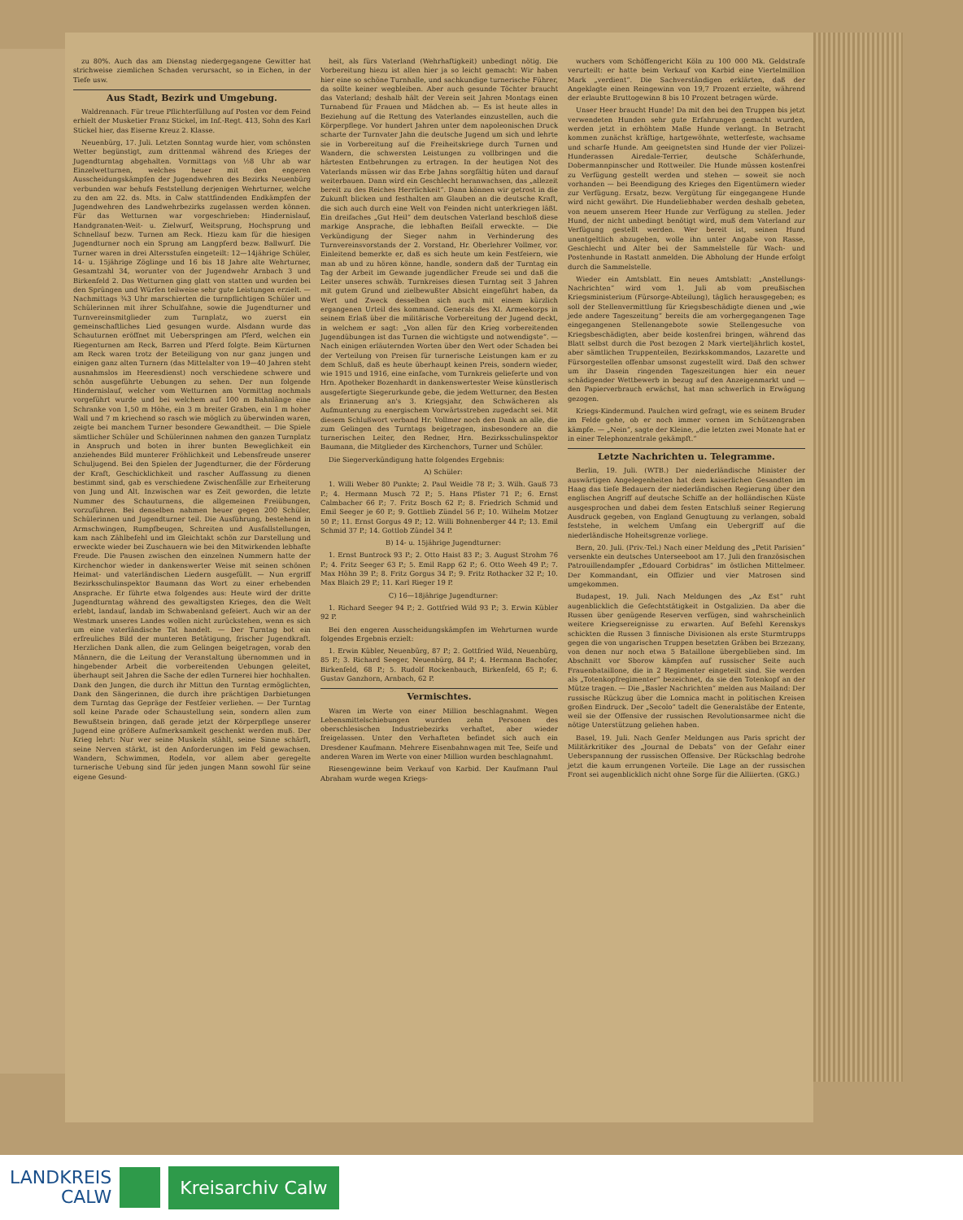zu 80%. Auch das am Dienstag niedergegangene Gewitter hat strichweise ziemlichen Schaden verursacht, so in Eichen, in der Tiefe usw.
Aus Stadt, Bezirk und Umgebung.
Waldrennach. Für treue Pflichterfüllung auf Posten vor dem Feind erhielt der Musketier Franz Stickel, im Inf.-Regt. 413, Sohn des Karl Stickel hier, das Eiserne Kreuz 2. Klasse.
Neuenbürg, 17. Juli. Letzten Sonntag wurde hier, vom schönsten Wetter begünstigt, zum drittenmal während des Krieges der Jugendturntag abgehalten. Vormittags von ½8 Uhr ab war Einzelwetturnen, welches heuer mit den engeren Ausscheidungskämpfen der Jugendwehren des Bezirks Neuenbürg verbunden war behufs Feststellung derjenigen Wehrturner, welche zu den am 22. ds. Mts. in Calw stattfindenden Endkämpfen der Jugendwehren des Landwehrbezirks zugelassen werden können. Für das Wetturnen war vorgeschrieben: Hindernislauf, Handgranaten-Weit- u. Zielwurf, Weitsprung, Hochsprung und Schnellauf bezw. Turnen am Reck. Hiezu kam für die hiesigen Jugendturner noch ein Sprung am Langpferd bezw. Ballwurf. Die Turner waren in drei Altersstufen eingeteilt: 12—14jährige Schüler, 14- u. 15jährige Zöglinge und 16 bis 18 Jahre alte Wehrturner, Gesamtzahl 34, worunter von der Jugendwehr Arnbach 3 und Birkenfeld 2. Das Wetturnen ging glatt von statten und wurden bei den Sprüngen und Würfen teilweise sehr gute Leistungen erzielt. — Nachmittags ¾3 Uhr marschierten die turnpflichtigen Schüler und Schülerinnen mit ihrer Schulfahne, sowie die Jugendturner und Turnvereinsmitglieder zum Turnplatz, wo zuerst ein gemeinschaftliches Lied gesungen wurde. Alsdann wurde das Schauturnen eröffnet mit Ueberspringen am Pferd, welchen ein Riegenturnen am Reck, Barren und Pferd folgte. Beim Kürturnen am Reck waren trotz der Beteiligung von nur ganz jungen und einigen ganz alten Turnern (das Mittelalter von 19—40 Jahren steht ausnahmslos im Heeresdienst) noch verschiedene schwere und schön ausgeführte Uebungen zu sehen. Der nun folgende Hindernislauf, welcher vom Wetturnen am Vormittag nochmals vorgeführt wurde und bei welchem auf 100 m Bahnlänge eine Schranke von 1,50 m Höhe, ein 3 m breiter Graben, ein 1 m hoher Wall und 7 m kriechend so rasch wie möglich zu überwinden waren, zeigte bei manchem Turner besondere Gewandtheit. — Die Spiele sämtlicher Schüler und Schülerinnen nahmen den ganzen Turnplatz in Anspruch und boten in ihrer bunten Beweglichkeit ein anziehendes Bild munterer Fröhlichkeit und Lebensfreude unserer Schuljugend. Bei den Spielen der Jugendturner, die der Förderung der Kraft, Geschicklichkeit und rascher Auffassung zu dienen bestimmt sind, gab es verschiedene Zwischenfälle zur Erheiterung von Jung und Alt. Inzwischen war es Zeit geworden, die letzte Nummer des Schauturnens, die allgemeinen Freiübungen, vorzuführen. Bei denselben nahmen heuer gegen 200 Schüler, Schülerinnen und Jugendturner teil. Die Ausführung, bestehend in Armschwingen, Rumpfbeugen, Schreiten und Ausfallstellungen, kam nach Zählbefehl und im Gleichtakt schön zur Darstellung und erweckte wieder bei Zuschauern wie bei den Mitwirkenden lebhafte Freude. Die Pausen zwischen den einzelnen Nummern hatte der Kirchenchor wieder in dankenswerter Weise mit seinen schönen Heimat- und vaterländischen Liedern ausgefüllt. — Nun ergriff Bezirksschulinspektor Baumann das Wort zu einer erhebenden Ansprache. Er führte etwa folgendes aus: Heute wird der dritte Jugendturntag während des gewaltigsten Krieges, den die Welt erlebt, landauf, landab im Schwabenland gefeiert. Auch wir an der Westmark unseres Landes wollen nicht zurückstehen, wenn es sich um eine vaterländische Tat handelt. — Der Turntag bot ein erfreuliches Bild der munteren Betätigung, frischer Jugendkraft. Herzlichen Dank allen, die zum Gelingen beigetragen, vorab den Männern, die die Leitung der Veranstaltung übernommen und in hingebender Arbeit die vorbereitenden Uebungen geleitet, überhaupt seit Jahren die Sache der edlen Turnerei hier hochhalten. Dank den Jungen, die durch ihr Mittun den Turntag ermöglichten, Dank den Sängerinnen, die durch ihre prächtigen Darbietungen dem Turntag das Gepräge der Festfeier verliehen. — Der Turntag soll keine Parade oder Schaustellung sein, sondern allen zum Bewußtsein bringen, daß gerade jetzt der Körperpflege unserer Jugend eine größere Aufmerksamkeit geschenkt werden muß. Der Krieg lehrt: Nur wer seine Muskeln stählt, seine Sinne schärft, seine Nerven stärkt, ist den Anforderungen im Feld gewachsen. Wandern, Schwimmen, Rodeln, vor allem aber geregelte turnerische Uebung sind für jeden jungen Mann sowohl für seine eigene Gesund-
heit, als fürs Vaterland (Wehrhaftigkeit) unbedingt nötig. Die Vorbereitung hiezu ist allen hier ja so leicht gemacht: Wir haben hier eine so schöne Turnhalle, und sachkundige turnerische Führer, da sollte keiner wegbleiben. Aber auch gesunde Töchter braucht das Vaterland; deshalb hält der Verein seit Jahren Montags einen Turnabend für Frauen und Mädchen ab. — Es ist heute alles in Beziehung auf die Rettung des Vaterlandes einzustellen, auch die Körperpflege. Vor hundert Jahren unter dem napoleonischen Druck scharte der Turnvater Jahn die deutsche Jugend um sich und lehrte sie in Vorbereitung auf die Freiheitskriege durch Turnen und Wandern, die schwersten Leistungen zu vollbringen und die härtesten Entbehrungen zu ertragen. In der heutigen Not des Vaterlands müssen wir das Erbe Jahns sorgfältig hüten und darauf weiterbauen. Dann wird ein Geschlecht heranwachsen, das „allezeit bereit zu des Reiches Herrlichkeit“. Dann können wir getrost in die Zukunft blicken und festhalten am Glauben an die deutsche Kraft, die sich auch durch eine Welt von Feinden nicht unterkriegen läßt. Ein dreifaches „Gut Heil“ dem deutschen Vaterland beschloß diese markige Ansprache, die lebhaften Beifall erweckte. — Die Verkündigung der Sieger nahm in Verhinderung des Turnvereinsvorstands der 2. Vorstand, Hr. Oberlehrer Vollmer, vor. Einleitend bemerkte er, daß es sich heute um kein Festfeiern, wie man ab und zu hören könne, handle, sondern daß der Turntag ein Tag der Arbeit im Gewande jugendlicher Freude sei und daß die Leiter unseres schwäb. Turnkreises diesen Turntag seit 3 Jahren mit gutem Grund und zielbewußter Absicht eingeführt haben, da Wert und Zweck desselben sich auch mit einem kürzlich ergangenen Urteil des kommand. Generals des XI. Armeekorps in seinem Erlaß über die militärische Vorbereitung der Jugend deckt, in welchem er sagt: „Von allen für den Krieg vorbereitenden Jugendübungen ist das Turnen die wichtigste und notwendigste“. — Nach einigen erläuternden Worten über den Wert oder Schaden bei der Verteilung von Preisen für turnerische Leistungen kam er zu dem Schluß, daß es heute überhaupt keinen Preis, sondern wieder, wie 1915 und 1916, eine einfache, vom Turnkreis gelieferte und von Hrn. Apotheker Bozenhardt in dankenswertester Weise künstlerisch ausgefertigte Siegerurkunde gebe, die jedem Wetturner, den Besten als Erinnerung an's 3. Kriegsjahr, den Schwächeren als Aufmunterung zu energischem Vorwärtsstreben zugedacht sei. Mit diesem Schlußwort verband Hr. Vollmer noch den Dank an alle, die zum Gelingen des Turntags beigetragen, insbesondere an die turnerischen Leiter, den Redner, Hrn. Bezirksschulinspektor Baumann, die Mitglieder des Kirchenchors, Turner und Schüler.
Die Siegerverkündigung hatte folgendes Ergebnis:
A) Schüler:
1. Willi Weber 80 Punkte; 2. Paul Weidle 78 P.; 3. Wilh. Gauß 73 P.; 4. Hermann Musch 72 P.; 5. Hans Pfister 71 P.; 6. Ernst Calmbacher 66 P.; 7. Fritz Bosch 62 P.; 8. Friedrich Schmid und Emil Seeger je 60 P.; 9. Gottlieb Zündel 56 P.; 10. Wilhelm Motzer 50 P.; 11. Ernst Gorgus 49 P.; 12. Willi Bohnenberger 44 P.; 13. Emil Schmid 37 P.; 14. Gottlob Zündel 34 P.
B) 14- u. 15jährige Jugendturner:
1. Ernst Buntrock 93 P.; 2. Otto Haist 83 P.; 3. August Strohm 76 P.; 4. Fritz Seeger 63 P.; 5. Emil Rapp 62 P.; 6. Otto Weeh 49 P.; 7. Max Höhn 39 P.; 8. Fritz Gorgus 34 P.; 9. Fritz Rothacker 32 P.; 10. Max Blaich 29 P.; 11. Karl Rieger 19 P.
C) 16—18jährige Jugendturner:
1. Richard Seeger 94 P.; 2. Gottfried Wild 93 P.; 3. Erwin Kübler 92 P.
Bei den engeren Ausscheidungskämpfen im Wehrturnen wurde folgendes Ergebnis erzielt:
1. Erwin Kübler, Neuenbürg, 87 P.; 2. Gottfried Wild, Neuenbürg, 85 P.; 3. Richard Seeger, Neuenbürg, 84 P.; 4. Hermann Bachofer, Birkenfeld, 68 P.; 5. Rudolf Rockenbauch, Birkenfeld, 65 P.; 6. Gustav Ganzhorn, Arnbach, 62 P.
Vermischtes.
Waren im Werte von einer Million beschlagnahmt. Wegen Lebensmittelschiebungen wurden zehn Personen des oberschlesischen Industriebezirks verhaftet, aber wieder freigelassen. Unter den Verhafteten befindet sich auch ein Dresdener Kaufmann. Mehrere Eisenbahnwagen mit Tee, Seife und anderen Waren im Werte von einer Million wurden beschlagnahmt.
Riesengewinne beim Verkauf von Karbid. Der Kaufmann Paul Abraham wurde wegen Kriegs-
wuchers vom Schöffengericht Köln zu 100 000 Mk. Geldstrafe verurteilt: er hatte beim Verkauf von Karbid eine Viertelmillion Mark „verdient“. Die Sachverständigen erklärten, daß der Angeklagte einen Reingewinn von 19,7 Prozent erzielte, während der erlaubte Bruttogewinn 8 bis 10 Prozent betragen würde.
Unser Heer braucht Hunde! Da mit den bei den Truppen bis jetzt verwendeten Hunden sehr gute Erfahrungen gemacht wurden, werden jetzt in erhöhtem Maße Hunde verlangt. In Betracht kommen zunächst kräftige, hartgewöhnte, wetterfeste, wachsame und scharfe Hunde. Am geeignetsten sind Hunde der vier Polizei-Hunderassen Airedale-Terrier, deutsche Schäferhunde, Dobermannpinscher und Rottweiler. Die Hunde müssen kostenfrei zu Verfügung gestellt werden und stehen — soweit sie noch vorhanden — bei Beendigung des Krieges den Eigentümern wieder zur Verfügung. Ersatz, bezw. Vergütung für eingegangene Hunde wird nicht gewährt. Die Hundeliebhaber werden deshalb gebeten, von neuem unserem Heer Hunde zur Verfügung zu stellen. Jeder Hund, der nicht unbedingt benötigt wird, muß dem Vaterland zur Verfügung gestellt werden. Wer bereit ist, seinen Hund unentgeltlich abzugeben, wolle ihn unter Angabe von Rasse, Geschlecht und Alter bei der Sammelstelle für Wach- und Postenhunde in Rastatt anmelden. Die Abholung der Hunde erfolgt durch die Sammelstelle.
Wieder ein Amtsblatt. Ein neues Amtsblatt: „Anstellungs-Nachrichten“ wird vom 1. Juli ab vom preußischen Kriegsministerium (Fürsorge-Abteilung), täglich herausgegeben; es soll der Stellenvermittlung für Kriegsbeschädigte dienen und „wie jede andere Tageszeitung“ bereits die am vorhergegangenen Tage eingegangenen Stellenangebote sowie Stellengesuche von Kriegsbeschädigten, aber beide kostenfrei bringen, während das Blatt selbst durch die Post bezogen 2 Mark vierteljährlich kostet, aber sämtlichen Truppenteilen, Bezirkskommandos, Lazarette und Fürsorgestellen offenbar umsonst zugestellt wird. Daß den schwer um ihr Dasein ringenden Tageszeitungen hier ein neuer schädigender Wettbewerb in bezug auf den Anzeigenmarkt und — den Papierverbrauch erwächst, hat man schwerlich in Erwägung gezogen.
Kriegs-Kindermund. Paulchen wird gefragt, wie es seinem Bruder im Felde gehe, ob er noch immer vornen im Schützengraben kämpfe. — „Nein“, sagte der Kleine, „die letzten zwei Monate hat er in einer Telephonzentrale gekämpft.“
Letzte Nachrichten u. Telegramme.
Berlin, 19. Juli. (WTB.) Der niederländische Minister der auswärtigen Angelegenheiten hat dem kaiserlichen Gesandten im Haag das tiefe Bedauern der niederländischen Regierung über den englischen Angriff auf deutsche Schiffe an der holländischen Küste ausgesprochen und dabei dem festen Entschluß seiner Regierung Ausdruck gegeben, von England Genugtuung zu verlangen, sobald feststehe, in welchem Umfang ein Uebergriff auf die niederländische Hoheitsgrenze vorliege.
Bern, 20. Juli. (Priv.-Tel.) Nach einer Meldung des „Petit Parisien“ versenkte ein deutsches Unterseeboot am 17. Juli den französischen Patrouillendampfer „Edouard Corbidras“ im östlichen Mittelmeer. Der Kommandant, ein Offizier und vier Matrosen sind umgekommen.
Budapest, 19. Juli. Nach Meldungen des „Az Est“ ruht augenblicklich die Gefechtstätigkeit in Ostgalizien. Da aber die Russen über genügende Reserven verfügen, sind wahrscheinlich weitere Kriegsereignisse zu erwarten. Auf Befehl Kerenskys schickten die Russen 3 finnische Divisionen als erste Sturmtrupps gegen die von ungarischen Truppen besetzten Gräben bei Brzezany, von denen nur noch etwa 5 Bataillone übergeblieben sind. Im Abschnitt vor Sborow kämpfen auf russischer Seite auch Frauenbataillone, die in 2 Regimenter eingeteilt sind. Sie werden als „Totenkopfregimenter“ bezeichnet, da sie den Totenkopf an der Mütze tragen. — Die „Basler Nachrichten“ melden aus Mailand: Der russische Rückzug über die Lomnica macht in politischen Kreisen großen Eindruck. Der „Secolo“ tadelt die Generalstäbe der Entente, weil sie der Offensive der russischen Revolutionsarmee nicht die nötige Unterstützung geliehen haben.
Basel, 19. Juli. Nach Genfer Meldungen aus Paris spricht der Militärkritiker des „Journal de Debats“ von der Gefahr einer Ueberspannung der russischen Offensive. Der Rückschlag bedrohe jetzt die kaum errungenen Vorteile. Die Lage an der russischen Front sei augenblicklich nicht ohne Sorge für die Alliierten. (GKG.)
LANDKREIS
CALW
Kreisarchiv Calw